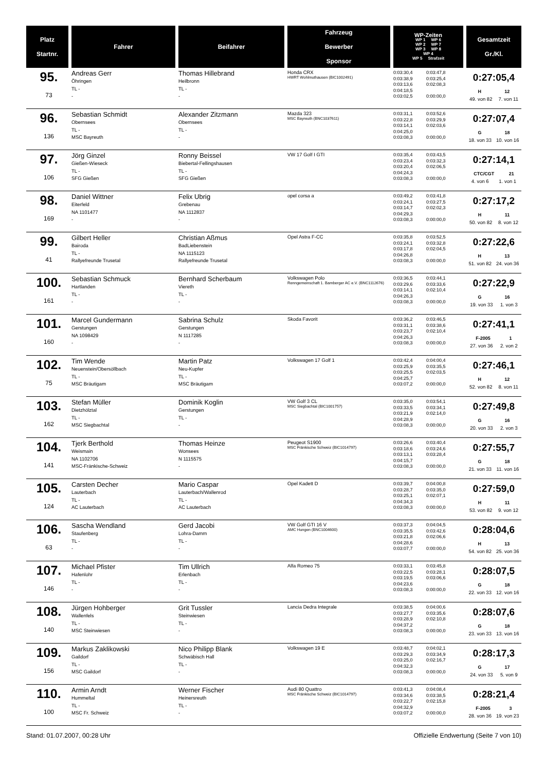| Platz Startnr. | Fahrer | Beifahrer | Fahrzeug Bewerber Sponsor | WP-Zeiten WP 1 WP 6 WP 2 WP 7 WP 3 WP 8 WP 4 WP 5 Strafzeit | Gesamtzeit Gr./Kl. |
| --- | --- | --- | --- | --- | --- |
| 95. 73 | Andreas Gerr Öhringen TL - - | Thomas Hillebrand Heilbronn TL - - | Honda CRX HWRT Wohlmuthausen (BIC1002491) | 0:03:30,4 0:03:38,9 0:03:13,6 0:04:18,5 0:03:02,5 0:03:47,8 0:03:25,4 0:02:08,3 0:00:00,0 | 0:27:05,4 H 12 49. von 82 7. von 11 |
| 96. 136 | Sebastian Schmidt Obernsees TL - MSC Bayreuth | Alexander Zitzmann Obernsees TL - - | Mazda 323 MSC Bayreuth (BNC1037611) | 0:03:31,1 0:03:22,8 0:03:14,1 0:04:25,0 0:03:08,3 0:03:52,6 0:03:29,9 0:02:03,6 0:00:00,0 | 0:27:07,4 G 18 18. von 33 10. von 16 |
| 97. 106 | Jörg Ginzel Gießen-Wieseck TL - SFG Gießen | Ronny Beissel Biebertal-Fellingshausen TL - SFG Gießen | VW 17 Golf I GTI | 0:03:35,4 0:03:23,4 0:03:20,4 0:04:24,3 0:03:08,3 0:03:43,5 0:03:32,3 0:02:06,5 0:00:00,0 | 0:27:14,1 CTC/CGT 21 4. von 6 1. von 1 |
| 98. 169 | Daniel Wittner Eiterfeld NA 1101477 - | Felix Ubrig Grebenau NA 1112837 - | opel corsa a | 0:03:49,2 0:03:24,1 0:03:14,7 0:04:29,3 0:03:08,3 0:03:41,8 0:03:27,5 0:02:02,3 0:00:00,0 | 0:27:17,2 H 11 50. von 82 8. von 12 |
| 99. 41 | Gilbert Heller Bairoda TL - Rallyefreunde Trusetal | Christian Aßmus BadLiebenstein NA 1115123 Rallyefreunde Trusetal | Opel Astra F-CC | 0:03:35,8 0:03:24,1 0:03:17,8 0:04:26,8 0:03:08,3 0:03:52,5 0:03:32,8 0:02:04,5 0:00:00,0 | 0:27:22,6 H 13 51. von 82 24. von 36 |
| 100. 161 | Sebastian Schmuck Hartlanden TL - - | Bernhard Scherbaum Viereth TL - - | Volkswagen Polo Renngemeinschaft 1. Bamberger AC e.V. (BNC1112676) | 0:03:36,5 0:03:29,6 0:03:14,1 0:04:26,3 0:03:08,3 0:03:44,1 0:03:33,6 0:02:10,4 0:00:00,0 | 0:27:22,9 G 16 19. von 33 1. von 3 |
| 101. 160 | Marcel Gundermann Gerstungen NA 1098429 - | Sabrina Schulz Gerstungen N 1117285 - | Skoda Favorit | 0:03:36,2 0:03:31,1 0:03:23,7 0:04:26,3 0:03:08,3 0:03:46,5 0:03:38,6 0:02:10,4 0:00:00,0 | 0:27:41,1 F-2005 1 27. von 36 2. von 2 |
| 102. 75 | Tim Wende Neuenstein/Obersöllbach TL - MSC Bräutigam | Martin Patz Neu-Kupfer TL - MSC Bräutigam | Volkswagen 17 Golf 1 | 0:03:42,4 0:03:25,9 0:03:25,5 0:04:25,7 0:03:07,2 0:04:00,4 0:03:35,5 0:02:03,5 0:00:00,0 | 0:27:46,1 H 12 52. von 82 8. von 11 |
| 103. 162 | Stefan Müller Dietzhölztal TL - MSC Siegbachtal | Dominik Koglin Gerstungen TL - - | VW Golf 3 CL MSC Siegbachtal (BIC1001757) | 0:03:35,0 0:03:33,5 0:03:21,9 0:04:28,9 0:03:08,3 0:03:54,1 0:03:34,1 0:02:14,0 0:00:00,0 | 0:27:49,8 G 16 20. von 33 2. von 3 |
| 104. 141 | Tjerk Berthold Weismain NA 1102706 MSC-Fränkische-Schweiz | Thomas Heinze Wonsees N 1115575 - | Peugeot S1900 MSC Fränkische Schweiz (BIC1014797) | 0:03:26,6 0:03:18,6 0:03:13,1 0:04:15,7 0:03:08,3 0:03:40,4 0:03:24,6 0:03:28,4 0:00:00,0 | 0:27:55,7 G 18 21. von 33 11. von 16 |
| 105. 124 | Carsten Decher Lauterbach TL - AC Lauterbach | Mario Caspar Lauterbach/Wallenrod TL - AC Lauterbach | Opel Kadett D | 0:03:39,7 0:03:28,7 0:03:25,1 0:04:34,3 0:03:08,3 0:04:00,8 0:03:35,0 0:02:07,1 0:00:00,0 | 0:27:59,0 H 11 53. von 82 9. von 12 |
| 106. 63 | Sascha Wendland Staufenberg TL - - | Gerd Jacobi Lohra-Damm TL - - | VW Golf GTI 16 V AMC Hungen (BNC1004600) | 0:03:37,3 0:03:35,5 0:03:21,8 0:04:28,6 0:03:07,7 0:04:04,5 0:03:42,6 0:02:06,6 0:00:00,0 | 0:28:04,6 H 13 54. von 82 25. von 36 |
| 107. 146 | Michael Pfister Hafenlohr TL - - | Tim Ullrich Erlenbach TL - - | Alfa Romeo 75 | 0:03:33,1 0:03:22,5 0:03:19,5 0:04:23,6 0:03:08,3 0:03:45,8 0:03:28,1 0:03:06,6 0:00:00,0 | 0:28:07,5 G 18 22. von 33 12. von 16 |
| 108. 140 | Jürgen Hohberger Wallenfels TL - MSC Steinwiesen | Grit Tussler Steinwiesen TL - - | Lancia Dedra Integrale | 0:03:38,5 0:03:27,7 0:03:28,9 0:04:37,2 0:03:08,3 0:04:00,6 0:03:35,6 0:02:10,8 0:00:00,0 | 0:28:07,6 G 18 23. von 33 13. von 16 |
| 109. 156 | Markus Zaklikowski Gaildorf TL - MSC Gaildorf | Nico Philipp Blank Schwäbisch Hall TL - - | Volkswagen 19 E | 0:03:48,7 0:03:29,3 0:03:25,0 0:04:32,3 0:03:08,3 0:04:02,1 0:03:34,9 0:02:16,7 0:00:00,0 | 0:28:17,3 G 17 24. von 33 5. von 9 |
| 110. 100 | Armin Arndt Hummeltal TL - MSC Fr. Schweiz | Werner Fischer Heinersreuth TL - - | Audi 80 Quattro MSC Fränkische Schweiz (BIC1014797) | 0:03:41,3 0:03:34,6 0:03:22,7 0:04:32,9 0:03:07,2 0:04:08,4 0:03:38,5 0:02:15,8 0:00:00,0 | 0:28:21,4 F-2005 3 28. von 36 19. von 23 |
Stand: 01.07.2007, 00:28 Uhr Offizielle Endwertung (Seite 7 von 10)